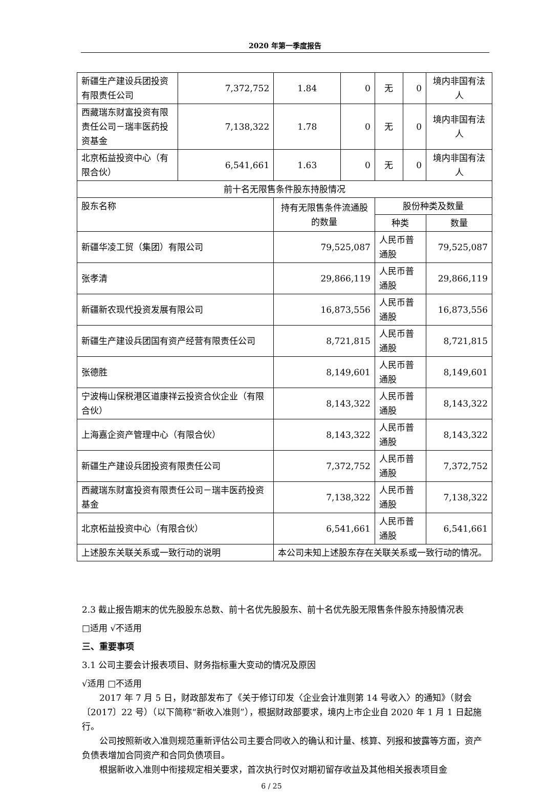2020 年第一季度报告
| 新疆生产建设兵团投资有限责任公司 | 7,372,752 | 1.84 | 0 | 无 | 0 | 境内非国有法人 |
| 西藏瑞东财富投资有限责任公司－瑞丰医药投资基金 | 7,138,322 | 1.78 | 0 | 无 | 0 | 境内非国有法人 |
| 北京柘益投资中心（有限合伙） | 6,541,661 | 1.63 | 0 | 无 | 0 | 境内非国有法人 |
| 前十名无限售条件股东持股情况 | | | | | | |
| 股东名称 | | 持有无限售条件流通股的数量 | | 股份种类及数量 | | |
| | | | | 种类 | | 数量 |
| 新疆华凌工贸（集团）有限公司 | | 79,525,087 | | 人民币普通股 | | 79,525,087 |
| 张孝清 | | 29,866,119 | | 人民币普通股 | | 29,866,119 |
| 新疆新农现代投资发展有限公司 | | 16,873,556 | | 人民币普通股 | | 16,873,556 |
| 新疆生产建设兵团国有资产经营有限责任公司 | | 8,721,815 | | 人民币普通股 | | 8,721,815 |
| 张德胜 | | 8,149,601 | | 人民币普通股 | | 8,149,601 |
| 宁波梅山保税港区道康祥云投资合伙企业（有限合伙） | | 8,143,322 | | 人民币普通股 | | 8,143,322 |
| 上海嘉企资产管理中心（有限合伙） | | 8,143,322 | | 人民币普通股 | | 8,143,322 |
| 新疆生产建设兵团投资有限责任公司 | | 7,372,752 | | 人民币普通股 | | 7,372,752 |
| 西藏瑞东财富投资有限责任公司－瑞丰医药投资基金 | | 7,138,322 | | 人民币普通股 | | 7,138,322 |
| 北京柘益投资中心（有限合伙） | | 6,541,661 | | 人民币普通股 | | 6,541,661 |
| 上述股东关联关系或一致行动的说明 | | 本公司未知上述股东存在关联关系或一致行动的情况。 | | | | |
2.3 截止报告期末的优先股股东总数、前十名优先股股东、前十名优先股无限售条件股东持股情况表
□适用 √不适用
三、重要事项
3.1 公司主要会计报表项目、财务指标重大变动的情况及原因
√适用 □不适用
2017 年 7 月 5 日，财政部发布了《关于修订印发〈企业会计准则第 14 号收入〉的通知》（财会〔2017〕22 号）（以下简称“新收入准则”），根据财政部要求，境内上市企业自 2020 年 1 月 1 日起施行。
公司按照新收入准则规范重新评估公司主要合同收入的确认和计量、核算、列报和披露等方面，资产负债表增加合同资产和合同负债项目。
根据新收入准则中衔接规定相关要求，首次执行时仅对期初留存收益及其他相关报表项目金
6 / 25